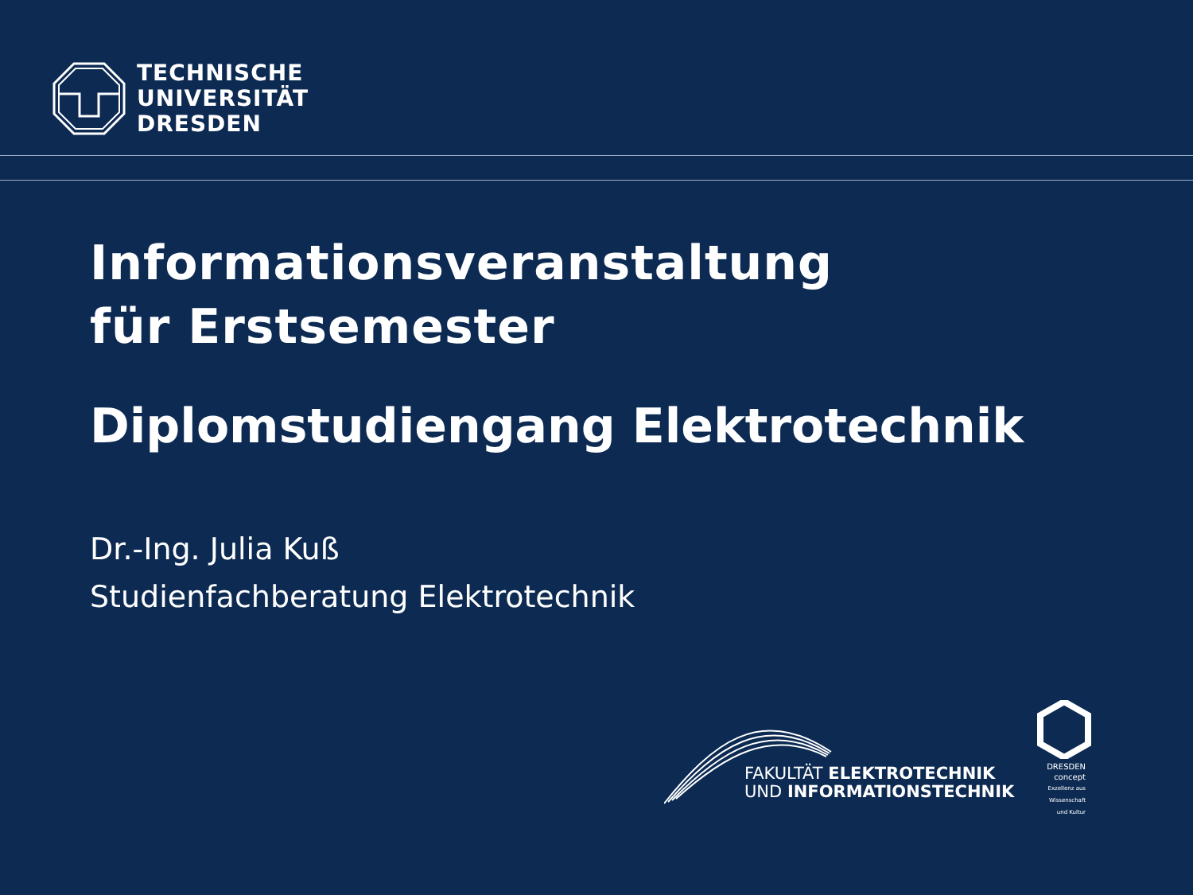TECHNISCHE
UNIVERSITÄT
DRESDEN
Informationsveranstaltung
für Erstsemester
Diplomstudiengang Elektrotechnik
Dr.-Ing. Julia Kuß
Studienfachberatung Elektrotechnik
FAKULTÄT ELEKTROTECHNIK
UND INFORMATIONSTECHNIK
DRESDEN
concept
Exzellenz aus
Wissenschaft
und Kultur